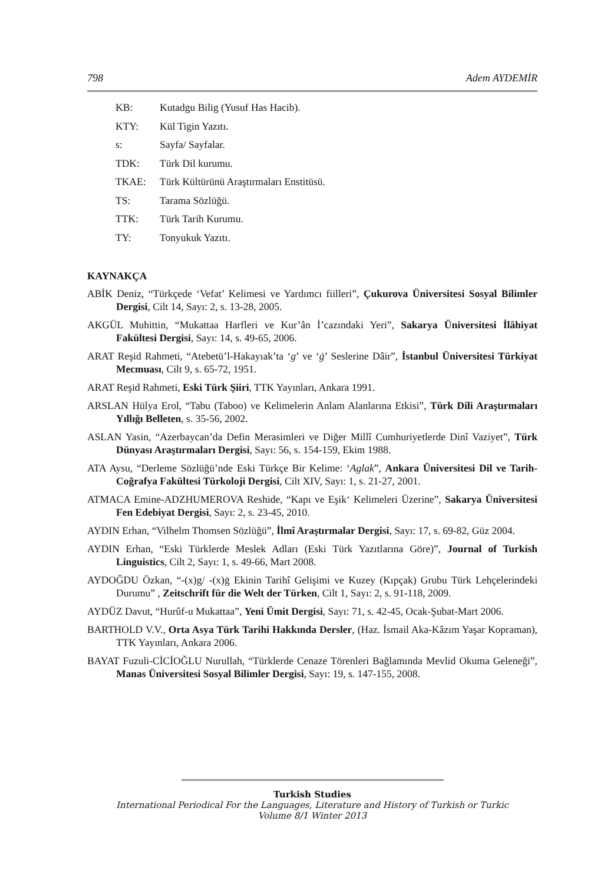798 Adem AYDEMİR
KB: Kutadgu Bilig (Yusuf Has Hacib).
KTY: Kül Tigin Yazıtı.
s: Sayfa/ Sayfalar.
TDK: Türk Dil kurumu.
TKAE: Türk Kültürünü Araştırmaları Enstitüsü.
TS: Tarama Sözlüğü.
TTK: Türk Tarih Kurumu.
TY: Tonyukuk Yazıtı.
KAYNAKÇA
ABİK Deniz, “Türkçede ‘Vefat’ Kelimesi ve Yardımcı fiilleri”, Çukurova Üniversitesi Sosyal Bilimler Dergisi, Cilt 14, Sayı: 2, s. 13-28, 2005.
AKGÜL Muhittin, “Mukattaa Harfleri ve Kur’ân İ’cazındaki Yeri”, Sakarya Üniversitesi İlâhiyat Fakültesi Dergisi, Sayı: 14, s. 49-65, 2006.
ARAT Reşid Rahmeti, “Atebetü’l-Hakayıak’ta ‘g’ ve ‘ġ’ Seslerine Dâir”, İstanbul Üniversitesi Türkiyat Mecmuası, Cilt 9, s. 65-72, 1951.
ARAT Reşid Rahmeti, Eski Türk Şiiri, TTK Yayınları, Ankara 1991.
ARSLAN Hülya Erol, “Tabu (Taboo) ve Kelimelerin Anlam Alanlarına Etkisi”, Türk Dili Araştırmaları Yıllığı Belleten, s. 35-56, 2002.
ASLAN Yasin, “Azerbaycan’da Defin Merasimleri ve Diğer Millî Cumhuriyetlerde Dinî Vaziyet”, Türk Dünyası Araştırmaları Dergisi, Sayı: 56, s. 154-159, Ekim 1988.
ATA Aysu, “Derleme Sözlüğü’nde Eski Türkçe Bir Kelime: ‘Aglak”, Ankara Üniversitesi Dil ve Tarih-Coğrafya Fakültesi Türkoloji Dergisi, Cilt XIV, Sayı: 1, s. 21-27, 2001.
ATMACA Emine-ADZHUMEROVA Reshide, “Kapı ve Eşik‘ Kelimeleri Üzerine”, Sakarya Üniversitesi Fen Edebiyat Dergisi, Sayı: 2, s. 23-45, 2010.
AYDIN Erhan, “Vilhelm Thomsen Sözlüğü”, İlmî Araştırmalar Dergisi, Sayı: 17, s. 69-82, Güz 2004.
AYDIN Erhan, “Eski Türklerde Meslek Adları (Eski Türk Yazıtlarına Göre)”, Journal of Turkish Linguistics, Cilt 2, Sayı: 1, s. 49-66, Mart 2008.
AYDOĞDU Özkan, “-(x)g/ -(x)ġ Ekinin Tarihî Gelişimi ve Kuzey (Kıpçak) Grubu Türk Lehçelerindeki Durumu” , Zeitschrift für die Welt der Türken, Cilt 1, Sayı: 2, s. 91-118, 2009.
AYDÜZ Davut, “Hurûf-u Mukattaa”, Yeni Ümit Dergisi, Sayı: 71, s. 42-45, Ocak-Şubat-Mart 2006.
BARTHOLD V.V., Orta Asya Türk Tarihi Hakkında Dersler, (Haz. İsmail Aka-Kâzım Yaşar Kopraman), TTK Yayınları, Ankara 2006.
BAYAT Fuzuli-CİCİOĞLU Nurullah, “Türklerde Cenaze Törenleri Bağlamında Mevlid Okuma Geleneği”, Manas Üniversitesi Sosyal Bilimler Dergisi, Sayı: 19, s. 147-155, 2008.
Turkish Studies
International Periodical For the Languages, Literature and History of Turkish or Turkic
Volume 8/1 Winter 2013